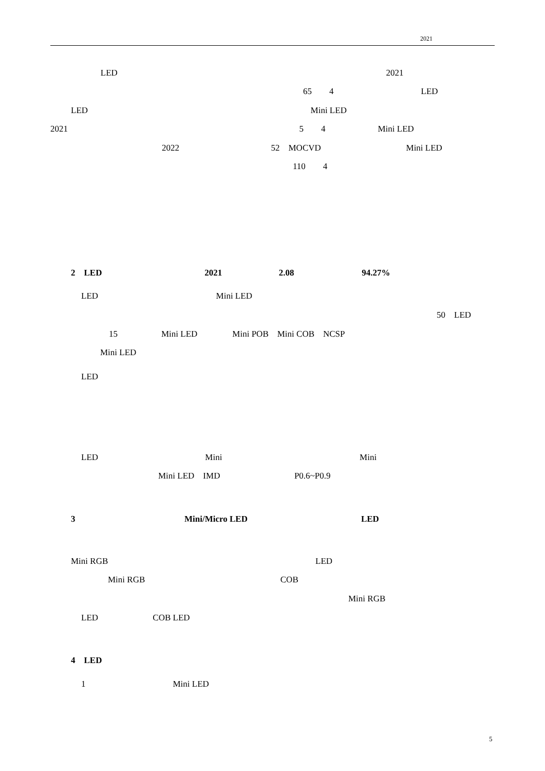2021
LED 2021
65 4 LED
LED Mini LED
2021 5 4 Mini LED
2022 52 MOCVD Mini LED
110 4
2 LED 2021 2.08 94.27%
LED Mini LED
50 LED
15 Mini LED Mini POB Mini COB NCSP
Mini LED
LED
LED Mini Mini
Mini LED IMD P0.6~P0.9
3 Mini/Micro LED LED
Mini RGB LED
Mini RGB COB
Mini RGB
LED COB LED
4 LED
1 Mini LED
5